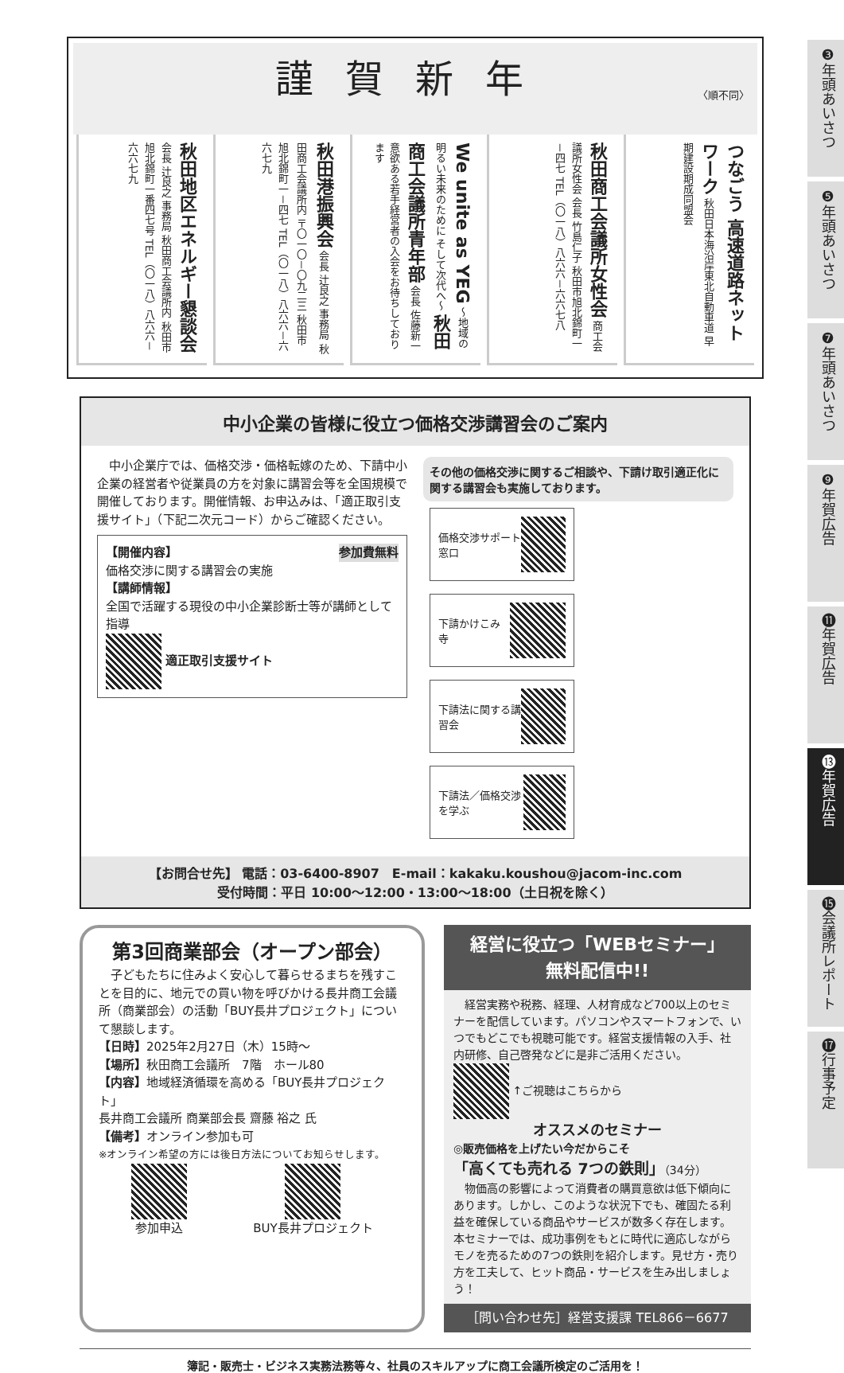謹賀新年
〈順不同〉
つなごう 高速道路ネットワーク 秋田日本海沿岸東北自動車道 早期建設期成同盟会
秋田商工会議所女性会 商工会議所女性会 会長 竹島仁子 秋田市旭北錦町一－四七 TEL（〇一八）八六六－六六七八
We unite as YEG ～地域の明るい未来のために そして次代へ～ 秋田商工会議所青年部 会長 佐藤新一 意欲ある若手経営者の入会をお待ちしております
秋田港振興会 会長 辻良之 事務局 秋田商工会議所内 〒〇一〇－〇九二三 秋田市旭北錦町一－四七 TEL（〇一八）八六六－六六七九
秋田地区エネルギー懇談会 会長 辻良之 事務局 秋田商工会議所内 秋田市旭北錦町一番四七号 TEL（〇一八）八六六－六六七九
中小企業の皆様に役立つ価格交渉講習会のご案内
　中小企業庁では、価格交渉・価格転嫁のため、下請中小企業の経営者や従業員の方を対象に講習会等を全国規模で開催しております。開催情報、お申込みは、「適正取引支援サイト」（下記二次元コード）からご確認ください。
【開催内容】 参加費無料
価格交渉に関する講習会の実施
【講師情報】
全国で活躍する現役の中小企業診断士等が講師として指導
適正取引支援サイト
その他の価格交渉に関するご相談や、下請け取引適正化に関する講習会も実施しております。
価格交渉サポート窓口
下請かけこみ寺
下請法に関する講習会
下請法／価格交渉を学ぶ
【お問合せ先】 電話：03-6400-8907　E-mail：kakaku.koushou@jacom-inc.com
受付時間：平日 10:00～12:00・13:00～18:00（土日祝を除く）
第3回商業部会（オープン部会）
　子どもたちに住みよく安心して暮らせるまちを残すことを目的に、地元での買い物を呼びかける長井商工会議所（商業部会）の活動「BUY長井プロジェクト」について懇談します。
【日時】2025年2月27日（木）15時～
【場所】秋田商工会議所　7階　ホール80
【内容】地域経済循環を高める「BUY長井プロジェクト」
長井商工会議所 商業部会長 齋藤 裕之 氏
【備考】オンライン参加も可
※オンライン希望の方には後日方法についてお知らせします。
参加申込
BUY長井プロジェクト
経営に役立つ「WEBセミナー」
無料配信中!!
　経営実務や税務、経理、人材育成など700以上のセミナーを配信しています。パソコンやスマートフォンで、いつでもどこでも視聴可能です。経営支援情報の入手、社内研修、自己啓発などに是非ご活用ください。 ↑ご視聴はこちらから
オススメのセミナー
◎販売価格を上げたい今だからこそ
「高くても売れる 7つの鉄則」（34分）
　物価高の影響によって消費者の購買意欲は低下傾向にあります。しかし、このような状況下でも、確固たる利益を確保している商品やサービスが数多く存在します。本セミナーでは、成功事例をもとに時代に適応しながらモノを売るための7つの鉄則を紹介します。見せ方・売り方を工夫して、ヒット商品・サービスを生み出しましょう！
［問い合わせ先］経営支援課 TEL866－6677
簿記・販売士・ビジネス実務法務等々、社員のスキルアップに商工会議所検定のご活用を！
❸年頭あいさつ
❺年頭あいさつ
❼年頭あいさつ
❾年賀広告
⓫年賀広告
⓭年賀広告
⓯会議所レポート
⓱行事予定